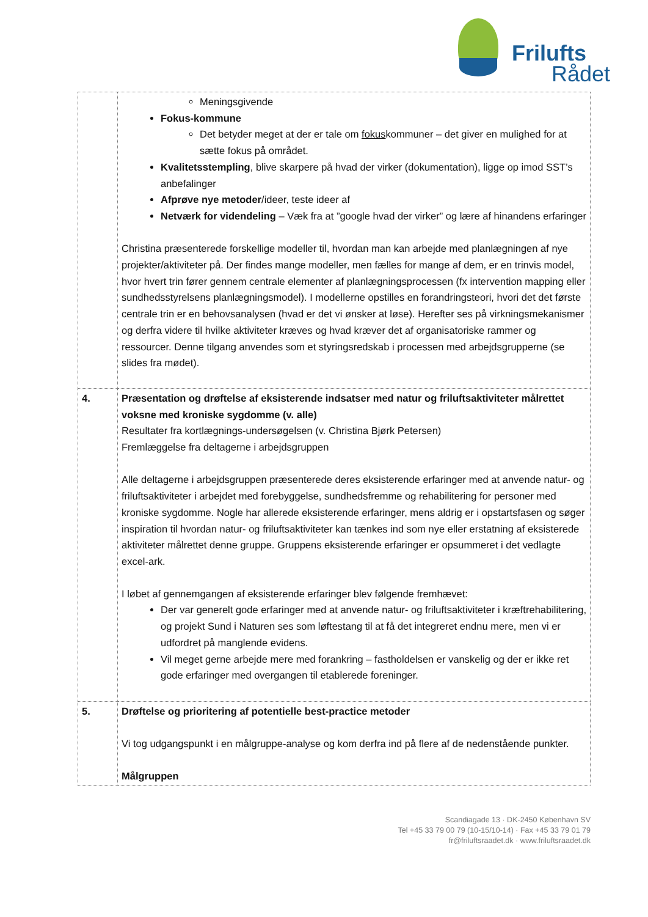Frilufts
Rådet
| | Meningsgivende Fokus-kommune Det betyder meget at der er tale om fokus kommuner – det giver en mulighed for at sætte fokus på området. Kvalitetsstempling , blive skarpere på hvad der virker (dokumentation), ligge op imod SST’s anbefalinger Afprøve nye metoder /ideer, teste ideer af Netværk for videndeling – Væk fra at ”google hvad der virker” og lære af hinandens erfaringer Christina præsenterede forskellige modeller til, hvordan man kan arbejde med planlægningen af nye projekter/aktiviteter på. Der findes mange modeller, men fælles for mange af dem, er en trinvis model, hvor hvert trin fører gennem centrale elementer af planlægningsprocessen (fx intervention mapping eller sundhedsstyrelsens planlægningsmodel). I modellerne opstilles en forandringsteori, hvori det det første centrale trin er en behovsanalysen (hvad er det vi ønsker at løse). Herefter ses på virkningsmekanismer og derfra videre til hvilke aktiviteter kræves og hvad kræver det af organisatoriske rammer og ressourcer. Denne tilgang anvendes som et styringsredskab i processen med arbejdsgrupperne (se slides fra mødet). |
| 4. | Præsentation og drøftelse af eksisterende indsatser med natur og friluftsaktiviteter målrettet voksne med kroniske sygdomme (v. alle) Resultater fra kortlægnings-undersøgelsen (v. Christina Bjørk Petersen) Fremlæggelse fra deltagerne i arbejdsgruppen Alle deltagerne i arbejdsgruppen præsenterede deres eksisterende erfaringer med at anvende natur- og friluftsaktiviteter i arbejdet med forebyggelse, sundhedsfremme og rehabilitering for personer med kroniske sygdomme. Nogle har allerede eksisterende erfaringer, mens aldrig er i opstartsfasen og søger inspiration til hvordan natur- og friluftsaktiviteter kan tænkes ind som nye eller erstatning af eksisterede aktiviteter målrettet denne gruppe. Gruppens eksisterende erfaringer er opsummeret i det vedlagte excel-ark. I løbet af gennemgangen af eksisterende erfaringer blev følgende fremhævet: Der var generelt gode erfaringer med at anvende natur- og friluftsaktiviteter i kræftrehabilitering, og projekt Sund i Naturen ses som løftestang til at få det integreret endnu mere, men vi er udfordret på manglende evidens. Vil meget gerne arbejde mere med forankring – fastholdelsen er vanskelig og der er ikke ret gode erfaringer med overgangen til etablerede foreninger. |
| 5. | Drøftelse og prioritering af potentielle best-practice metoder Vi tog udgangspunkt i en målgruppe-analyse og kom derfra ind på flere af de nedenstående punkter. Målgruppen |
Scandiagade 13 · DK-2450 København SV
Tel +45 33 79 00 79 (10-15/10-14) · Fax +45 33 79 01 79
fr@friluftsraadet.dk · www.friluftsraadet.dk